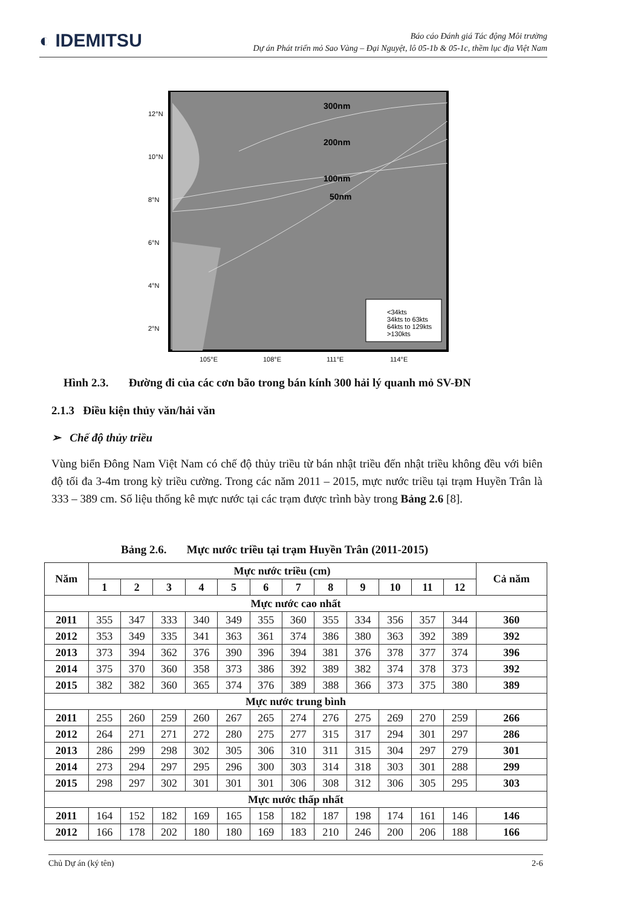◐ IDEMITSU
Báo cáo Đánh giá Tác động Môi trường
Dự án Phát triển mỏ Sao Vàng – Đại Nguyệt, lô 05-1b & 05-1c, thềm lục địa Việt Nam
300nm
200nm
100nm
50nm
<34kts
34kts to 63kts
64kts to 129kts
>130kts
12°N
10°N
8°N
6°N
4°N
2°N
105°E
108°E
111°E
114°E
Hình 2.3. Đường đi của các cơn bão trong bán kính 300 hải lý quanh mỏ SV-ĐN
2.1.3 Điều kiện thủy văn/hải văn
➢ Chế độ thủy triều
Vùng biển Đông Nam Việt Nam có chế độ thủy triều từ bán nhật triều đến nhật triều không đều với biên độ tối đa 3-4m trong kỳ triều cường. Trong các năm 2011 – 2015, mực nước triều tại trạm Huyền Trân là 333 – 389 cm. Số liệu thống kê mực nước tại các trạm được trình bày trong Bảng 2.6 [8].
Bảng 2.6. Mực nước triều tại trạm Huyền Trân (2011-2015)
| Năm | Mực nước triều (cm) | | | | | | | | | | | | Cả năm |
| --- | --- | --- | --- | --- | --- | --- | --- | --- | --- | --- | --- | --- | --- |
| | 1 | 2 | 3 | 4 | 5 | 6 | 7 | 8 | 9 | 10 | 11 | 12 | |
| Mực nước cao nhất | | | | | | | | | | | | | |
| 2011 | 355 | 347 | 333 | 340 | 349 | 355 | 360 | 355 | 334 | 356 | 357 | 344 | 360 |
| 2012 | 353 | 349 | 335 | 341 | 363 | 361 | 374 | 386 | 380 | 363 | 392 | 389 | 392 |
| 2013 | 373 | 394 | 362 | 376 | 390 | 396 | 394 | 381 | 376 | 378 | 377 | 374 | 396 |
| 2014 | 375 | 370 | 360 | 358 | 373 | 386 | 392 | 389 | 382 | 374 | 378 | 373 | 392 |
| 2015 | 382 | 382 | 360 | 365 | 374 | 376 | 389 | 388 | 366 | 373 | 375 | 380 | 389 |
| Mực nước trung bình | | | | | | | | | | | | | |
| 2011 | 255 | 260 | 259 | 260 | 267 | 265 | 274 | 276 | 275 | 269 | 270 | 259 | 266 |
| 2012 | 264 | 271 | 271 | 272 | 280 | 275 | 277 | 315 | 317 | 294 | 301 | 297 | 286 |
| 2013 | 286 | 299 | 298 | 302 | 305 | 306 | 310 | 311 | 315 | 304 | 297 | 279 | 301 |
| 2014 | 273 | 294 | 297 | 295 | 296 | 300 | 303 | 314 | 318 | 303 | 301 | 288 | 299 |
| 2015 | 298 | 297 | 302 | 301 | 301 | 301 | 306 | 308 | 312 | 306 | 305 | 295 | 303 |
| Mực nước thấp nhất | | | | | | | | | | | | | |
| 2011 | 164 | 152 | 182 | 169 | 165 | 158 | 182 | 187 | 198 | 174 | 161 | 146 | 146 |
| 2012 | 166 | 178 | 202 | 180 | 180 | 169 | 183 | 210 | 246 | 200 | 206 | 188 | 166 |
Chủ Dự án (ký tên) 2-6